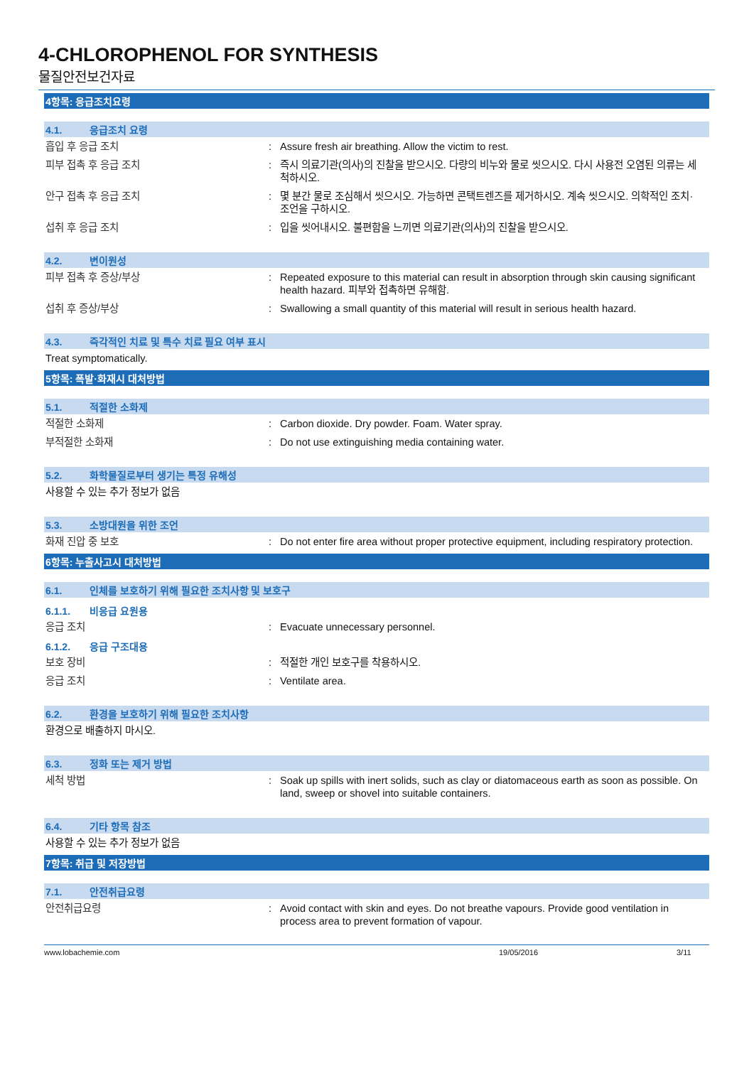4-CHLOROPHENOL FOR SYNTHESIS
물질안전보건자료
4항목: 응급조치요령
4.1. 응급조치 요령
흡입 후 응급 조치 : Assure fresh air breathing. Allow the victim to rest.
피부 접촉 후 응급 조치 : 즉시 의료기관(의사)의 진찰을 받으시오. 다량의 비누와 물로 씻으시오. 다시 사용전 오염된 의류는 세척하시오.
안구 접촉 후 응급 조치 : 몇 분간 물로 조심해서 씻으시오. 가능하면 콘택트렌즈를 제거하시오. 계속 씻으시오. 의학적인 조치·조언을 구하시오.
섭취 후 응급 조치 : 입을 씻어내시오. 불편함을 느끼면 의료기관(의사)의 진찰을 받으시오.
4.2. 변이원성
피부 접촉 후 증상/부상 : Repeated exposure to this material can result in absorption through skin causing significant health hazard. 피부와 접촉하면 유해함.
섭취 후 증상/부상 : Swallowing a small quantity of this material will result in serious health hazard.
4.3. 즉각적인 치료 및 특수 치료 필요 여부 표시
Treat symptomatically.
5항목: 폭발·화재시 대처방법
5.1. 적절한 소화제
적절한 소화제 : Carbon dioxide. Dry powder. Foam. Water spray.
부적절한 소화재 : Do not use extinguishing media containing water.
5.2. 화학물질로부터 생기는 특정 유해성
사용할 수 있는 추가 정보가 없음
5.3. 소방대원을 위한 조언
화재 진압 중 보호 : Do not enter fire area without proper protective equipment, including respiratory protection.
6항목: 누출사고시 대처방법
6.1. 인체를 보호하기 위해 필요한 조치사항 및 보호구
6.1.1. 비응급 요원용
응급 조치 : Evacuate unnecessary personnel.
6.1.2. 응급 구조대용
보호 장비 : 적절한 개인 보호구를 착용하시오.
응급 조치 : Ventilate area.
6.2. 환경을 보호하기 위해 필요한 조치사항
환경으로 배출하지 마시오.
6.3. 정화 또는 제거 방법
세척 방법 : Soak up spills with inert solids, such as clay or diatomaceous earth as soon as possible. On land, sweep or shovel into suitable containers.
6.4. 기타 항목 참조
사용할 수 있는 추가 정보가 없음
7항목: 취급 및 저장방법
7.1. 안전취급요령
안전취급요령 : Avoid contact with skin and eyes. Do not breathe vapours. Provide good ventilation in process area to prevent formation of vapour.
www.lobachemie.com 19/05/2016 3/11